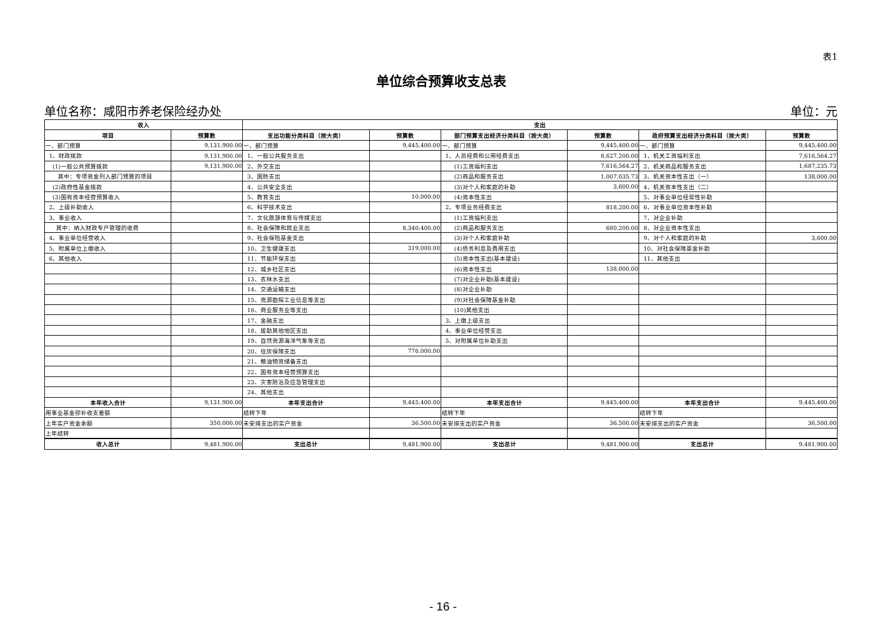表1
单位综合预算收支总表
单位名称：咸阳市养老保险经办处 单位：元
| 收入 | | 支出 | | | | | |
| --- | --- | --- | --- | --- | --- | --- | --- |
| 项目 | 预算数 | 支出功能分类科目（按大类） | 预算数 | 部门预算支出经济分类科目（按大类） | 预算数 | 政府预算支出经济分类科目（按大类） | 预算数 |
| 一、部门预算 | 9,131,900.00 | 一、部门预算 | 9,445,400.00 | 一、部门预算 | 9,445,400.00 | 一、部门预算 | 9,445,400.00 |
| 1、财政拨款 | 9,131,900.00 | 1、一般公共服务支出 | | 1、人员经费和公用经费支出 | 8,627,200.00 | 1、机关工资福利支出 | 7,616,564.27 |
| (1)一般公共预算拨款 | 9,131,900.00 | 2、外交支出 | | (1)工资福利支出 | 7,616,564.27 | 2、机关商品和服务支出 | 1,687,235.73 |
| 其中：专项资金列入部门预算的项目 | | 3、国防支出 | | (2)商品和服务支出 | 1,007,035.73 | 3、机关资本性支出（一） | 138,000.00 |
| (2)政府性基金拨款 | | 4、公共安全支出 | | (3)对个人和家庭的补助 | 3,600.00 | 4、机关资本性支出（二） | |
| (3)国有资本经营预算收入 | | 5、教育支出 | 10,000.00 | (4)资本性支出 | | 5、对事业单位经常性补助 | |
| 2、上级补助收入 | | 6、科学技术支出 | | 2、专项业务经费支出 | 818,200.00 | 6、对事业单位资本性补助 | |
| 3、事业收入 | | 7、文化旅游体育与传媒支出 | | (1)工资福利支出 | | 7、对企业补助 | |
| 其中：纳入财政专户管理的收费 | | 8、社会保障和就业支出 | 8,340,400.00 | (2)商品和服务支出 | 680,200.00 | 8、对企业资本性支出 | |
| 4、事业单位经营收入 | | 9、社会保险基金支出 | | (3)对个人和家庭补助 | | 9、对个人和家庭的补助 | 3,600.00 |
| 5、附属单位上缴收入 | | 10、卫生健康支出 | 319,000.00 | (4)债务利息及费用支出 | | 10、对社会保障基金补助 | |
| 6、其他收入 | | 11、节能环保支出 | | (5)资本性支出(基本建设) | | 11、其他支出 | |
| | | 12、城乡社区支出 | | (6)资本性支出 | 138,000.00 | | |
| | | 13、农林水支出 | | (7)对企业补助(基本建设) | | | |
| | | 14、交通运输支出 | | (8)对企业补助 | | | |
| | | 15、资源勘探工业信息等支出 | | (9)对社会保障基金补助 | | | |
| | | 16、商业服务业等支出 | | (10)其他支出 | | | |
| | | 17、金融支出 | | 3、上缴上级支出 | | | |
| | | 18、援助其他地区支出 | | 4、事业单位经营支出 | | | |
| | | 19、自然资源海洋气象等支出 | | 5、对附属单位补助支出 | | | |
| | | 20、住房保障支出 | 776,000.00 | | | | |
| | | 21、粮油物资储备支出 | | | | | |
| | | 22、国有资本经营预算支出 | | | | | |
| | | 23、灾害防治及应急管理支出 | | | | | |
| | | 24、其他支出 | | | | | |
| 本年收入合计 | 9,131,900.00 | 本年支出合计 | 9,445,400.00 | 本年支出合计 | 9,445,400.00 | 本年支出合计 | 9,445,400.00 |
| 用事业基金弥补收支差额 | | 结转下年 | | 结转下年 | | 结转下年 | |
| 上年实户资金余额 | 350,000.00 | 未安排支出的实户资金 | 36,500.00 | 未安排支出的实户资金 | 36,500.00 | 未安排支出的实户资金 | 36,500.00 |
| 上年结转 | | | | | | | |
| 收入总计 | 9,481,900.00 | 支出总计 | 9,481,900.00 | 支出总计 | 9,481,900.00 | 支出总计 | 9,481,900.00 |
- 16 -